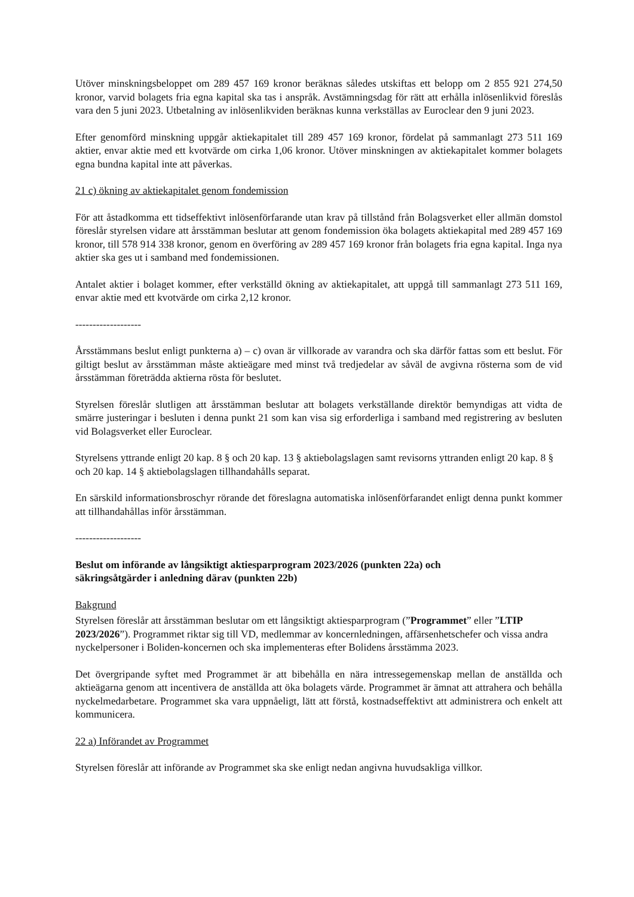Utöver minskningsbeloppet om 289 457 169 kronor beräknas således utskiftas ett belopp om 2 855 921 274,50 kronor, varvid bolagets fria egna kapital ska tas i anspråk. Avstämningsdag för rätt att erhålla inlösenlikvid föreslås vara den 5 juni 2023. Utbetalning av inlösenlikviden beräknas kunna verkställas av Euroclear den 9 juni 2023.
Efter genomförd minskning uppgår aktiekapitalet till 289 457 169 kronor, fördelat på sammanlagt 273 511 169 aktier, envar aktie med ett kvotvärde om cirka 1,06 kronor. Utöver minskningen av aktiekapitalet kommer bolagets egna bundna kapital inte att påverkas.
21 c) ökning av aktiekapitalet genom fondemission
För att åstadkomma ett tidseffektivt inlösenförfarande utan krav på tillstånd från Bolagsverket eller allmän domstol föreslår styrelsen vidare att årsstämman beslutar att genom fondemission öka bolagets aktiekapital med 289 457 169 kronor, till 578 914 338 kronor, genom en överföring av 289 457 169 kronor från bolagets fria egna kapital. Inga nya aktier ska ges ut i samband med fondemissionen.
Antalet aktier i bolaget kommer, efter verkställd ökning av aktiekapitalet, att uppgå till sammanlagt 273 511 169, envar aktie med ett kvotvärde om cirka 2,12 kronor.
-------------------
Årsstämmans beslut enligt punkterna a) – c) ovan är villkorade av varandra och ska därför fattas som ett beslut. För giltigt beslut av årsstämman måste aktieägare med minst två tredjedelar av såväl de avgivna rösterna som de vid årsstämman företrädda aktierna rösta för beslutet.
Styrelsen föreslår slutligen att årsstämman beslutar att bolagets verkställande direktör bemyndigas att vidta de smärre justeringar i besluten i denna punkt 21 som kan visa sig erforderliga i samband med registrering av besluten vid Bolagsverket eller Euroclear.
Styrelsens yttrande enligt 20 kap. 8 § och 20 kap. 13 § aktiebolagslagen samt revisorns yttranden enligt 20 kap. 8 § och 20 kap. 14 § aktiebolagslagen tillhandahålls separat.
En särskild informationsbroschyr rörande det föreslagna automatiska inlösenförfarandet enligt denna punkt kommer att tillhandahållas inför årsstämman.
-------------------
Beslut om införande av långsiktigt aktiesparprogram 2023/2026 (punkten 22a) och
säkringsåtgärder i anledning därav (punkten 22b)
Bakgrund
Styrelsen föreslår att årsstämman beslutar om ett långsiktigt aktiesparprogram (”Programmet” eller ”LTIP 2023/2026”). Programmet riktar sig till VD, medlemmar av koncernledningen, affärsenhetschefer och vissa andra nyckelpersoner i Boliden-koncernen och ska implementeras efter Bolidens årsstämma 2023.
Det övergripande syftet med Programmet är att bibehålla en nära intressegemenskap mellan de anställda och aktieägarna genom att incentivera de anställda att öka bolagets värde. Programmet är ämnat att attrahera och behålla nyckelmedarbetare. Programmet ska vara uppnåeligt, lätt att förstå, kostnadseffektivt att administrera och enkelt att kommunicera.
22 a) Införandet av Programmet
Styrelsen föreslår att införande av Programmet ska ske enligt nedan angivna huvudsakliga villkor.